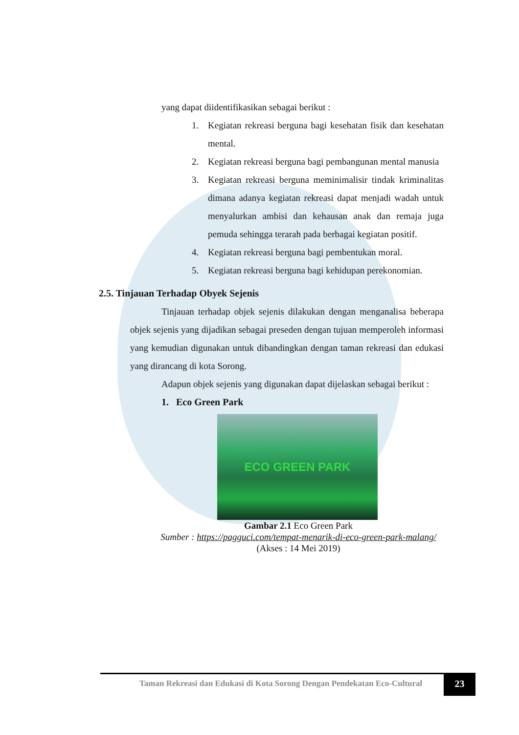yang dapat diidentifikasikan sebagai berikut :
1. Kegiatan rekreasi berguna bagi kesehatan fisik dan kesehatan mental.
2. Kegiatan rekreasi berguna bagi pembangunan mental manusia
3. Kegiatan rekreasi berguna meminimalisir tindak kriminalitas dimana adanya kegiatan rekreasi dapat menjadi wadah untuk menyalurkan ambisi dan kehausan anak dan remaja juga pemuda sehingga terarah pada berbagai kegiatan positif.
4. Kegiatan rekreasi berguna bagi pembentukan moral.
5. Kegiatan rekreasi berguna bagi kehidupan perekonomian.
2.5. Tinjauan Terhadap Obyek Sejenis
Tinjauan terhadap objek sejenis dilakukan dengan menganalisa beberapa objek sejenis yang dijadikan sebagai preseden dengan tujuan memperoleh informasi yang kemudian digunakan untuk dibandingkan dengan taman rekreasi dan edukasi yang dirancang di kota Sorong.
Adapun objek sejenis yang digunakan dapat dijelaskan sebagai berikut :
1. Eco Green Park
ECO GREEN PARK
Gambar 2.1 Eco Green Park
Sumber : https://pagguci.com/tempat-menarik-di-eco-green-park-malang/
(Akses : 14 Mei 2019)
Taman Rekreasi dan Edukasi di Kota Sorong Dengan Pendekatan Eco-Cultural
23